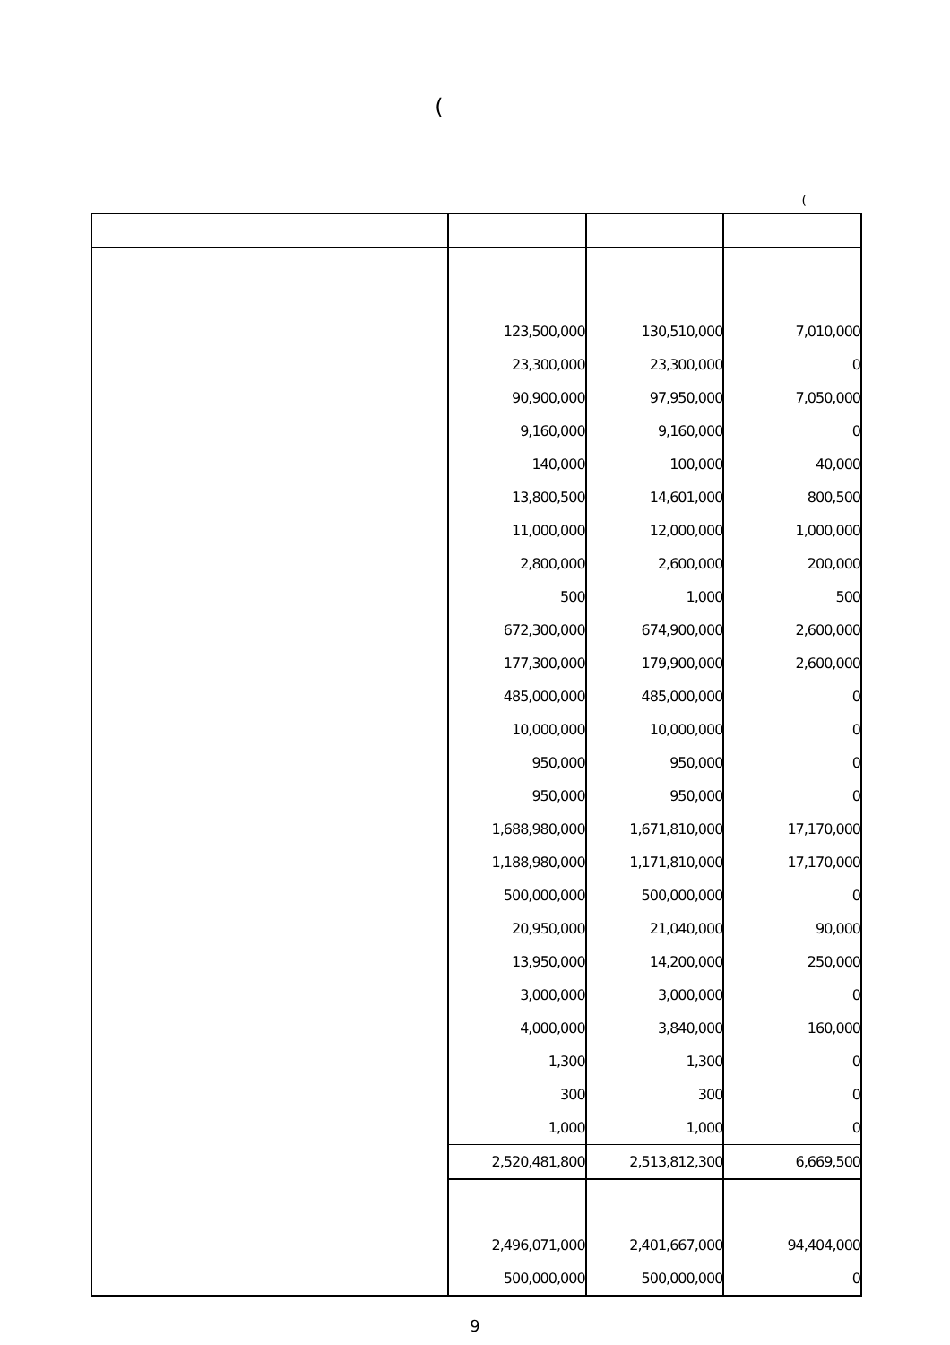(
(
| | 123,500,000 | 130,510,000 | 7,010,000 |
| | 23,300,000 | 23,300,000 | 0 |
| | 90,900,000 | 97,950,000 | 7,050,000 |
| | 9,160,000 | 9,160,000 | 0 |
| | 140,000 | 100,000 | 40,000 |
| | 13,800,500 | 14,601,000 | 800,500 |
| | 11,000,000 | 12,000,000 | 1,000,000 |
| | 2,800,000 | 2,600,000 | 200,000 |
| | 500 | 1,000 | 500 |
| | 672,300,000 | 674,900,000 | 2,600,000 |
| | 177,300,000 | 179,900,000 | 2,600,000 |
| | 485,000,000 | 485,000,000 | 0 |
| | 10,000,000 | 10,000,000 | 0 |
| | 950,000 | 950,000 | 0 |
| | 950,000 | 950,000 | 0 |
| | 1,688,980,000 | 1,671,810,000 | 17,170,000 |
| | 1,188,980,000 | 1,171,810,000 | 17,170,000 |
| | 500,000,000 | 500,000,000 | 0 |
| | 20,950,000 | 21,040,000 | 90,000 |
| | 13,950,000 | 14,200,000 | 250,000 |
| | 3,000,000 | 3,000,000 | 0 |
| | 4,000,000 | 3,840,000 | 160,000 |
| | 1,300 | 1,300 | 0 |
| | 300 | 300 | 0 |
| | 1,000 | 1,000 | 0 |
| | 2,520,481,800 | 2,513,812,300 | 6,669,500 |
| | 2,496,071,000 | 2,401,667,000 | 94,404,000 |
| | 500,000,000 | 500,000,000 | 0 |
9